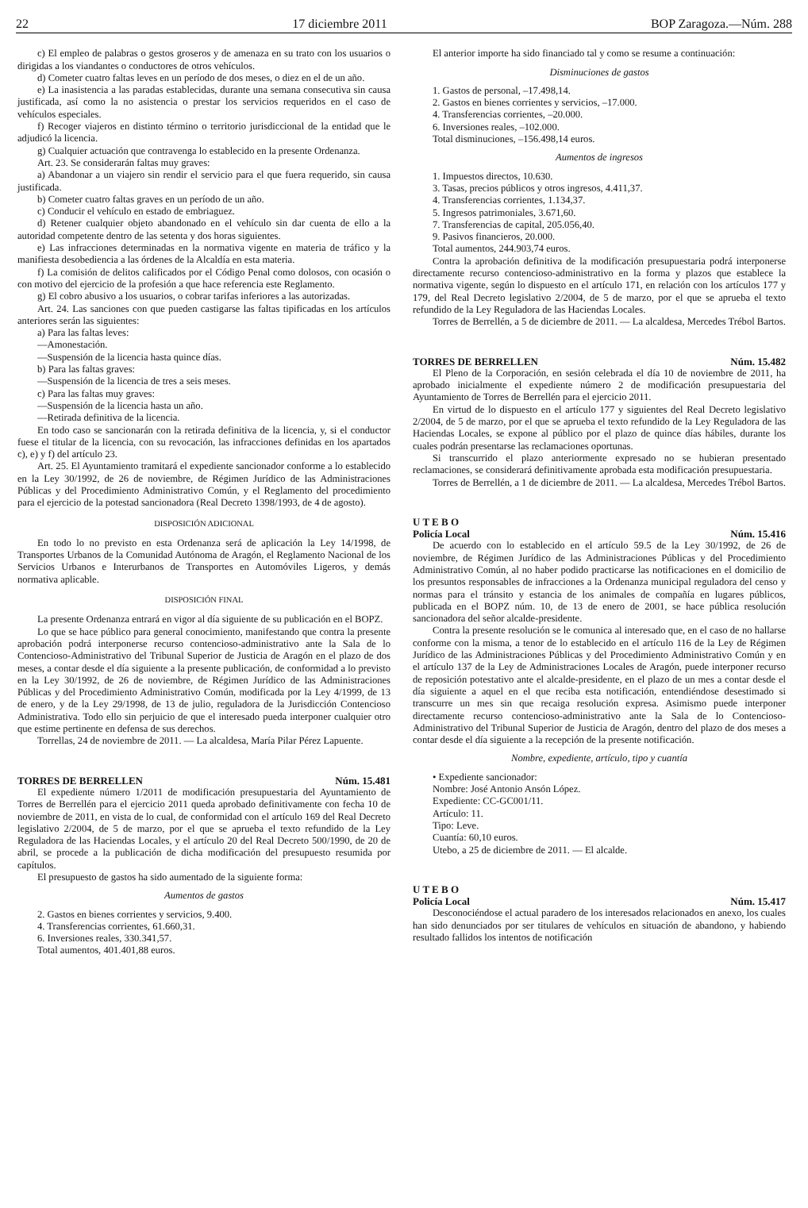22 17 diciembre 2011 BOP Zaragoza.—Núm. 288
c) El empleo de palabras o gestos groseros y de amenaza en su trato con los usuarios o dirigidas a los viandantes o conductores de otros vehículos.
d) Cometer cuatro faltas leves en un período de dos meses, o diez en el de un año.
e) La inasistencia a las paradas establecidas, durante una semana consecutiva sin causa justificada, así como la no asistencia o prestar los servicios requeridos en el caso de vehículos especiales.
f) Recoger viajeros en distinto término o territorio jurisdiccional de la entidad que le adjudicó la licencia.
g) Cualquier actuación que contravenga lo establecido en la presente Ordenanza.
Art. 23. Se considerarán faltas muy graves:
a) Abandonar a un viajero sin rendir el servicio para el que fuera requerido, sin causa justificada.
b) Cometer cuatro faltas graves en un período de un año.
c) Conducir el vehículo en estado de embriaguez.
d) Retener cualquier objeto abandonado en el vehículo sin dar cuenta de ello a la autoridad competente dentro de las setenta y dos horas siguientes.
e) Las infracciones determinadas en la normativa vigente en materia de tráfico y la manifiesta desobediencia a las órdenes de la Alcaldía en esta materia.
f) La comisión de delitos calificados por el Código Penal como dolosos, con ocasión o con motivo del ejercicio de la profesión a que hace referencia este Reglamento.
g) El cobro abusivo a los usuarios, o cobrar tarifas inferiores a las autorizadas.
Art. 24. Las sanciones con que pueden castigarse las faltas tipificadas en los artículos anteriores serán las siguientes:
a) Para las faltas leves:
—Amonestación.
—Suspensión de la licencia hasta quince días.
b) Para las faltas graves:
—Suspensión de la licencia de tres a seis meses.
c) Para las faltas muy graves:
—Suspensión de la licencia hasta un año.
—Retirada definitiva de la licencia.
En todo caso se sancionarán con la retirada definitiva de la licencia, y, si el conductor fuese el titular de la licencia, con su revocación, las infracciones definidas en los apartados c), e) y f) del artículo 23.
Art. 25. El Ayuntamiento tramitará el expediente sancionador conforme a lo establecido en la Ley 30/1992, de 26 de noviembre, de Régimen Jurídico de las Administraciones Públicas y del Procedimiento Administrativo Común, y el Reglamento del procedimiento para el ejercicio de la potestad sancionadora (Real Decreto 1398/1993, de 4 de agosto).
DISPOSICIÓN ADICIONAL
En todo lo no previsto en esta Ordenanza será de aplicación la Ley 14/1998, de Transportes Urbanos de la Comunidad Autónoma de Aragón, el Reglamento Nacional de los Servicios Urbanos e Interurbanos de Transportes en Automóviles Ligeros, y demás normativa aplicable.
DISPOSICIÓN FINAL
La presente Ordenanza entrará en vigor al día siguiente de su publicación en el BOPZ.
Lo que se hace público para general conocimiento, manifestando que contra la presente aprobación podrá interponerse recurso contencioso-administrativo ante la Sala de lo Contencioso-Administrativo del Tribunal Superior de Justicia de Aragón en el plazo de dos meses, a contar desde el día siguiente a la presente publicación, de conformidad a lo previsto en la Ley 30/1992, de 26 de noviembre, de Régimen Jurídico de las Administraciones Públicas y del Procedimiento Administrativo Común, modificada por la Ley 4/1999, de 13 de enero, y de la Ley 29/1998, de 13 de julio, reguladora de la Jurisdicción Contencioso Administrativa. Todo ello sin perjuicio de que el interesado pueda interponer cualquier otro que estime pertinente en defensa de sus derechos.
Torrellas, 24 de noviembre de 2011. — La alcaldesa, María Pilar Pérez Lapuente.
TORRES DE BERRELLEN Núm. 15.481
El expediente número 1/2011 de modificación presupuestaria del Ayuntamiento de Torres de Berrellén para el ejercicio 2011 queda aprobado definitivamente con fecha 10 de noviembre de 2011, en vista de lo cual, de conformidad con el artículo 169 del Real Decreto legislativo 2/2004, de 5 de marzo, por el que se aprueba el texto refundido de la Ley Reguladora de las Haciendas Locales, y el artículo 20 del Real Decreto 500/1990, de 20 de abril, se procede a la publicación de dicha modificación del presupuesto resumida por capítulos.
El presupuesto de gastos ha sido aumentado de la siguiente forma:
Aumentos de gastos
2. Gastos en bienes corrientes y servicios, 9.400.
4. Transferencias corrientes, 61.660,31.
6. Inversiones reales, 330.341,57.
Total aumentos, 401.401,88 euros.
El anterior importe ha sido financiado tal y como se resume a continuación:
Disminuciones de gastos
1. Gastos de personal, –17.498,14.
2. Gastos en bienes corrientes y servicios, –17.000.
4. Transferencias corrientes, –20.000.
6. Inversiones reales, –102.000.
Total disminuciones, –156.498,14 euros.
Aumentos de ingresos
1. Impuestos directos, 10.630.
3. Tasas, precios públicos y otros ingresos, 4.411,37.
4. Transferencias corrientes, 1.134,37.
5. Ingresos patrimoniales, 3.671,60.
7. Transferencias de capital, 205.056,40.
9. Pasivos financieros, 20.000.
Total aumentos, 244.903,74 euros.
Contra la aprobación definitiva de la modificación presupuestaria podrá interponerse directamente recurso contencioso-administrativo en la forma y plazos que establece la normativa vigente, según lo dispuesto en el artículo 171, en relación con los artículos 177 y 179, del Real Decreto legislativo 2/2004, de 5 de marzo, por el que se aprueba el texto refundido de la Ley Reguladora de las Haciendas Locales.
Torres de Berrellén, a 5 de diciembre de 2011. — La alcaldesa, Mercedes Trébol Bartos.
TORRES DE BERRELLEN Núm. 15.482
El Pleno de la Corporación, en sesión celebrada el día 10 de noviembre de 2011, ha aprobado inicialmente el expediente número 2 de modificación presupuestaria del Ayuntamiento de Torres de Berrellén para el ejercicio 2011.
En virtud de lo dispuesto en el artículo 177 y siguientes del Real Decreto legislativo 2/2004, de 5 de marzo, por el que se aprueba el texto refundido de la Ley Reguladora de las Haciendas Locales, se expone al público por el plazo de quince días hábiles, durante los cuales podrán presentarse las reclamaciones oportunas.
Si transcurrido el plazo anteriormente expresado no se hubieran presentado reclamaciones, se considerará definitivamente aprobada esta modificación presupuestaria.
Torres de Berrellén, a 1 de diciembre de 2011. — La alcaldesa, Mercedes Trébol Bartos.
U T E B O
Policía Local Núm. 15.416
De acuerdo con lo establecido en el artículo 59.5 de la Ley 30/1992, de 26 de noviembre, de Régimen Jurídico de las Administraciones Públicas y del Procedimiento Administrativo Común, al no haber podido practicarse las notificaciones en el domicilio de los presuntos responsables de infracciones a la Ordenanza municipal reguladora del censo y normas para el tránsito y estancia de los animales de compañía en lugares públicos, publicada en el BOPZ núm. 10, de 13 de enero de 2001, se hace pública resolución sancionadora del señor alcalde-presidente.
Contra la presente resolución se le comunica al interesado que, en el caso de no hallarse conforme con la misma, a tenor de lo establecido en el artículo 116 de la Ley de Régimen Jurídico de las Administraciones Públicas y del Procedimiento Administrativo Común y en el artículo 137 de la Ley de Administraciones Locales de Aragón, puede interponer recurso de reposición potestativo ante el alcalde-presidente, en el plazo de un mes a contar desde el día siguiente a aquel en el que reciba esta notificación, entendiéndose desestimado si transcurre un mes sin que recaiga resolución expresa. Asimismo puede interponer directamente recurso contencioso-administrativo ante la Sala de lo Contencioso-Administrativo del Tribunal Superior de Justicia de Aragón, dentro del plazo de dos meses a contar desde el día siguiente a la recepción de la presente notificación.
Nombre, expediente, artículo, tipo y cuantía
• Expediente sancionador:
Nombre: José Antonio Ansón López.
Expediente: CC-GC001/11.
Artículo: 11.
Tipo: Leve.
Cuantía: 60,10 euros.
Utebo, a 25 de diciembre de 2011. — El alcalde.
U T E B O
Policía Local Núm. 15.417
Desconociéndose el actual paradero de los interesados relacionados en anexo, los cuales han sido denunciados por ser titulares de vehículos en situación de abandono, y habiendo resultado fallidos los intentos de notificación